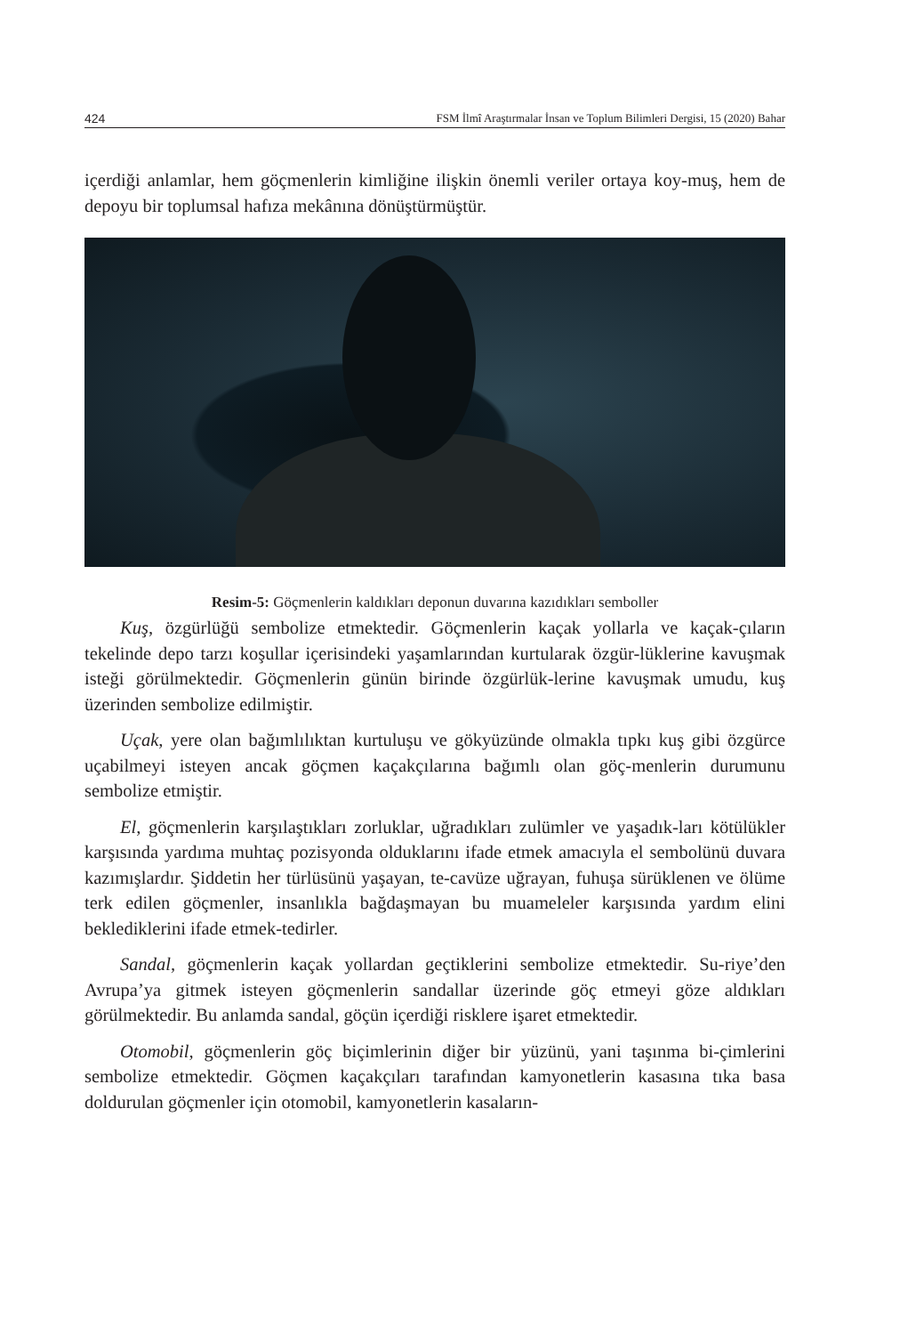424 FSM İlmî Araştırmalar İnsan ve Toplum Bilimleri Dergisi, 15 (2020) Bahar
içerdiği anlamlar, hem göçmenlerin kimliğine ilişkin önemli veriler ortaya koy-muş, hem de depoyu bir toplumsal hafıza mekânına dönüştürmüştür.
Resim-5: Göçmenlerin kaldıkları deponun duvarına kazıdıkları semboller
Kuş, özgürlüğü sembolize etmektedir. Göçmenlerin kaçak yollarla ve kaçak-çıların tekelinde depo tarzı koşullar içerisindeki yaşamlarından kurtularak özgür-lüklerine kavuşmak isteği görülmektedir. Göçmenlerin günün birinde özgürlük-lerine kavuşmak umudu, kuş üzerinden sembolize edilmiştir.
Uçak, yere olan bağımlılıktan kurtuluşu ve gökyüzünde olmakla tıpkı kuş gibi özgürce uçabilmeyi isteyen ancak göçmen kaçakçılarına bağımlı olan göç-menlerin durumunu sembolize etmiştir.
El, göçmenlerin karşılaştıkları zorluklar, uğradıkları zulümler ve yaşadık-ları kötülükler karşısında yardıma muhtaç pozisyonda olduklarını ifade etmek amacıyla el sembolünü duvara kazımışlardır. Şiddetin her türlüsünü yaşayan, te-cavüze uğrayan, fuhuşa sürüklenen ve ölüme terk edilen göçmenler, insanlıkla bağdaşmayan bu muameleler karşısında yardım elini beklediklerini ifade etmek-tedirler.
Sandal, göçmenlerin kaçak yollardan geçtiklerini sembolize etmektedir. Su-riye’den Avrupa’ya gitmek isteyen göçmenlerin sandallar üzerinde göç etmeyi göze aldıkları görülmektedir. Bu anlamda sandal, göçün içerdiği risklere işaret etmektedir.
Otomobil, göçmenlerin göç biçimlerinin diğer bir yüzünü, yani taşınma bi-çimlerini sembolize etmektedir. Göçmen kaçakçıları tarafından kamyonetlerin kasasına tıka basa doldurulan göçmenler için otomobil, kamyonetlerin kasaların-